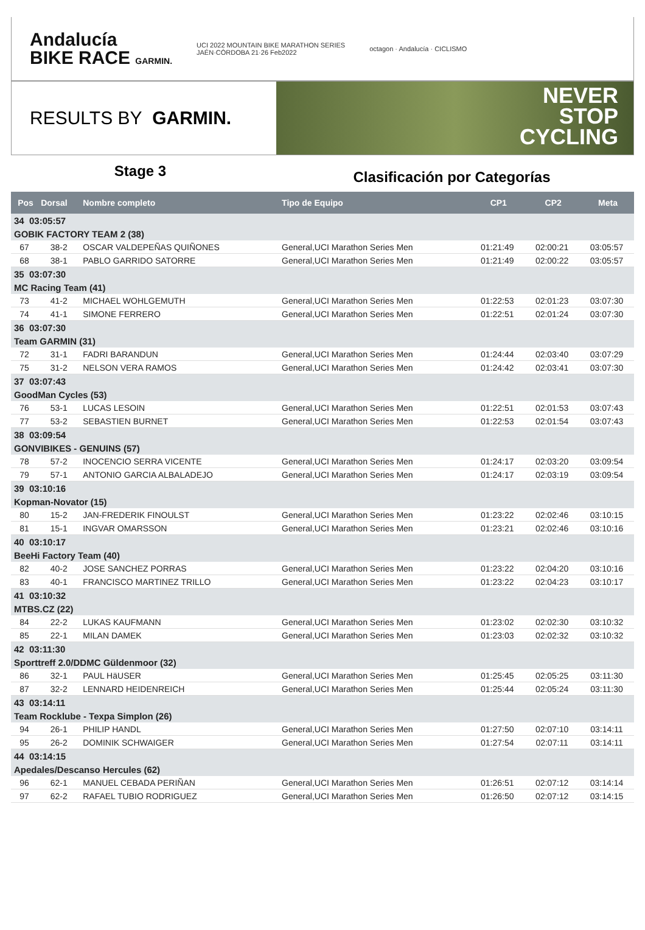Andalucía
BIKE RACE GARMIN.
UCI 2022 MOUNTAIN BIKE MARATHON SERIES
JAÉN·CÓRDOBA 21·26 Feb2022
octagon · Andalucía · CICLISMO
RESULTS BY GARMIN.
NEVER
STOP
CYCLING
Stage 3
Clasificación por Categorías
| Pos | Dorsal | Nombre completo | Tipo de Equipo | CP1 | CP2 | Meta |
| --- | --- | --- | --- | --- | --- | --- |
| 34 03:05:57 | | | | | | |
| GOBIK FACTORY TEAM 2 (38) | | | | | | |
| 67 | 38-2 | OSCAR VALDEPEÑAS QUIÑONES | General,UCI Marathon Series Men | 01:21:49 | 02:00:21 | 03:05:57 |
| 68 | 38-1 | PABLO GARRIDO SATORRE | General,UCI Marathon Series Men | 01:21:49 | 02:00:22 | 03:05:57 |
| 35 03:07:30 | | | | | | |
| MC Racing Team (41) | | | | | | |
| 73 | 41-2 | MICHAEL WOHLGEMUTH | General,UCI Marathon Series Men | 01:22:53 | 02:01:23 | 03:07:30 |
| 74 | 41-1 | SIMONE FERRERO | General,UCI Marathon Series Men | 01:22:51 | 02:01:24 | 03:07:30 |
| 36 03:07:30 | | | | | | |
| Team GARMIN (31) | | | | | | |
| 72 | 31-1 | FADRI BARANDUN | General,UCI Marathon Series Men | 01:24:44 | 02:03:40 | 03:07:29 |
| 75 | 31-2 | NELSON VERA RAMOS | General,UCI Marathon Series Men | 01:24:42 | 02:03:41 | 03:07:30 |
| 37 03:07:43 | | | | | | |
| GoodMan Cycles (53) | | | | | | |
| 76 | 53-1 | LUCAS LESOIN | General,UCI Marathon Series Men | 01:22:51 | 02:01:53 | 03:07:43 |
| 77 | 53-2 | SEBASTIEN BURNET | General,UCI Marathon Series Men | 01:22:53 | 02:01:54 | 03:07:43 |
| 38 03:09:54 | | | | | | |
| GONVIBIKES - GENUINS (57) | | | | | | |
| 78 | 57-2 | INOCENCIO SERRA VICENTE | General,UCI Marathon Series Men | 01:24:17 | 02:03:20 | 03:09:54 |
| 79 | 57-1 | ANTONIO GARCIA ALBALADEJO | General,UCI Marathon Series Men | 01:24:17 | 02:03:19 | 03:09:54 |
| 39 03:10:16 | | | | | | |
| Kopman-Novator (15) | | | | | | |
| 80 | 15-2 | JAN-FREDERIK FINOULST | General,UCI Marathon Series Men | 01:23:22 | 02:02:46 | 03:10:15 |
| 81 | 15-1 | INGVAR OMARSSON | General,UCI Marathon Series Men | 01:23:21 | 02:02:46 | 03:10:16 |
| 40 03:10:17 | | | | | | |
| BeeHi Factory Team (40) | | | | | | |
| 82 | 40-2 | JOSE SANCHEZ PORRAS | General,UCI Marathon Series Men | 01:23:22 | 02:04:20 | 03:10:16 |
| 83 | 40-1 | FRANCISCO MARTINEZ TRILLO | General,UCI Marathon Series Men | 01:23:22 | 02:04:23 | 03:10:17 |
| 41 03:10:32 | | | | | | |
| MTBS.CZ (22) | | | | | | |
| 84 | 22-2 | LUKAS KAUFMANN | General,UCI Marathon Series Men | 01:23:02 | 02:02:30 | 03:10:32 |
| 85 | 22-1 | MILAN DAMEK | General,UCI Marathon Series Men | 01:23:03 | 02:02:32 | 03:10:32 |
| 42 03:11:30 | | | | | | |
| Sporttreff 2.0/DDMC Güldenmoor (32) | | | | | | |
| 86 | 32-1 | PAUL HäUSER | General,UCI Marathon Series Men | 01:25:45 | 02:05:25 | 03:11:30 |
| 87 | 32-2 | LENNARD HEIDENREICH | General,UCI Marathon Series Men | 01:25:44 | 02:05:24 | 03:11:30 |
| 43 03:14:11 | | | | | | |
| Team Rocklube - Texpa Simplon (26) | | | | | | |
| 94 | 26-1 | PHILIP HANDL | General,UCI Marathon Series Men | 01:27:50 | 02:07:10 | 03:14:11 |
| 95 | 26-2 | DOMINIK SCHWAIGER | General,UCI Marathon Series Men | 01:27:54 | 02:07:11 | 03:14:11 |
| 44 03:14:15 | | | | | | |
| Apedales/Descanso Hercules (62) | | | | | | |
| 96 | 62-1 | MANUEL CEBADA PERIÑAN | General,UCI Marathon Series Men | 01:26:51 | 02:07:12 | 03:14:14 |
| 97 | 62-2 | RAFAEL TUBIO RODRIGUEZ | General,UCI Marathon Series Men | 01:26:50 | 02:07:12 | 03:14:15 |